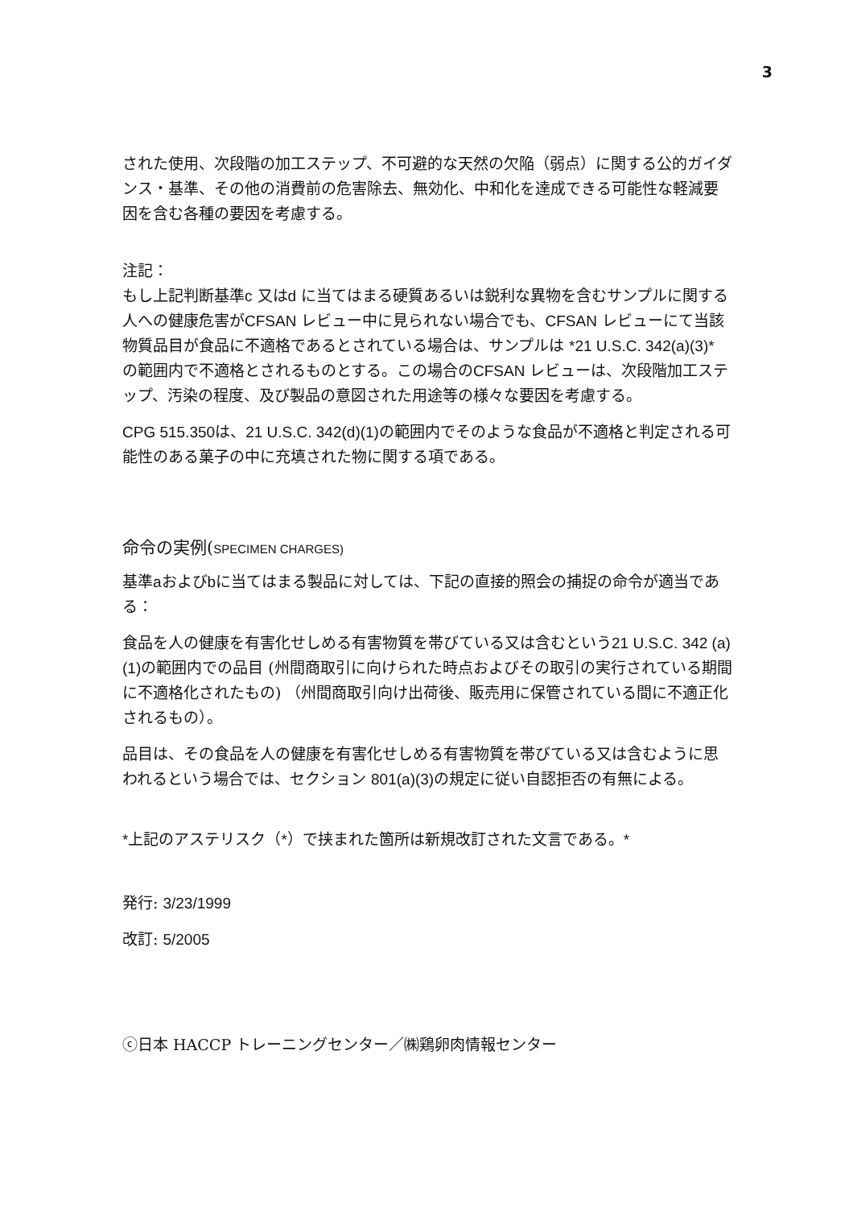3
された使用、次段階の加工ステップ、不可避的な天然の欠陥（弱点）に関する公的ガイダンス・基準、その他の消費前の危害除去、無効化、中和化を達成できる可能性な軽減要因を含む各種の要因を考慮する。
注記：
もし上記判断基準c 又はd に当てはまる硬質あるいは鋭利な異物を含むサンプルに関する人への健康危害がCFSAN レビュー中に見られない場合でも、CFSAN レビューにて当該物質品目が食品に不適格であるとされている場合は、サンプルは *21 U.S.C. 342(a)(3)* の範囲内で不適格とされるものとする。この場合のCFSAN レビューは、次段階加工ステップ、汚染の程度、及び製品の意図された用途等の様々な要因を考慮する。
CPG 515.350は、21 U.S.C. 342(d)(1) の範囲内でそのような食品が不適格と判定される可能性のある菓子の中に充填された物に関する項である。
命令の実例(SPECIMEN CHARGES)
基準aおよびbに当てはまる製品に対しては、下記の直接的照会の捕捉の命令が適当である：
食品を人の健康を有害化せしめる有害物質を帯びている又は含むという21 U.S.C. 342 (a)(1) の範囲内での品目 (州間商取引に向けられた時点およびその取引の実行されている期間に不適格化されたもの) （州間商取引向け出荷後、販売用に保管されている間に不適正化されるもの）。
品目は、その食品を人の健康を有害化せしめる有害物質を帯びている又は含むように思われるという場合では、セクション 801(a)(3) の規定に従い自認拒否の有無による。
*上記のアステリスク（*）で挟まれた箇所は新規改訂された文言である。*
発行: 3/23/1999
改訂: 5/2005
ⓒ日本 HACCP トレーニングセンター／㈱鶏卵肉情報センター